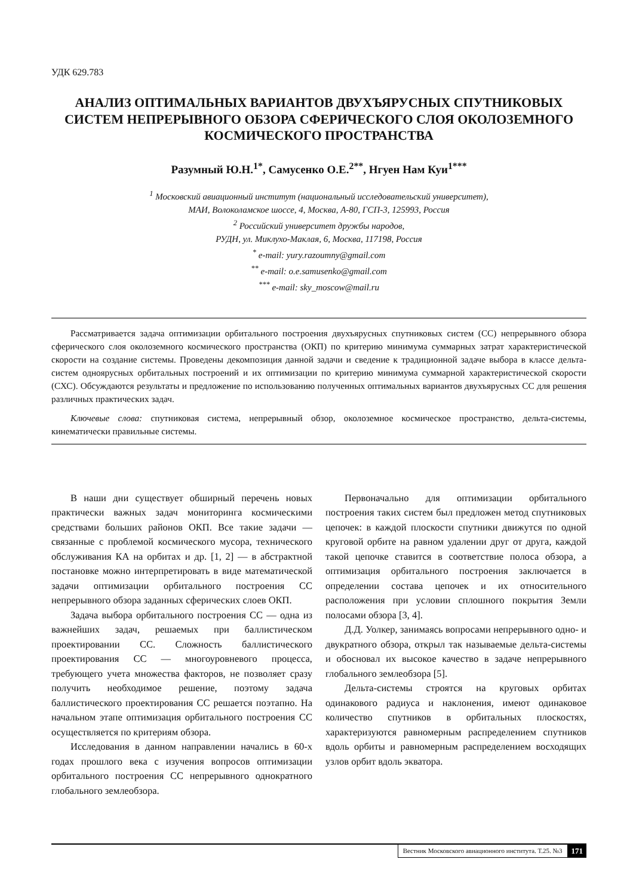УДК 629.783
АНАЛИЗ ОПТИМАЛЬНЫХ ВАРИАНТОВ ДВУХЪЯРУСНЫХ СПУТНИКОВЫХ СИСТЕМ НЕПРЕРЫВНОГО ОБЗОРА СФЕРИЧЕСКОГО СЛОЯ ОКОЛОЗЕМНОГО КОСМИЧЕСКОГО ПРОСТРАНСТВА
Разумный Ю.Н.<sup>1*</sup>, Самусенко О.Е.<sup>2**</sup>, Нгуен Нам Куи<sup>1***</sup>
<sup>1</sup> Московский авиационный институт (национальный исследовательский университет),
МАИ, Волоколамское шоссе, 4, Москва, А-80, ГСП-3, 125993, Россия
<sup>2</sup> Российский университет дружбы народов,
РУДН, ул. Миклухо-Маклая, 6, Москва, 117198, Россия
<sup>*</sup> e-mail: yury.razoumny@gmail.com
<sup>**</sup> e-mail: o.e.samusenko@gmail.com
<sup>***</sup> e-mail: sky_moscow@mail.ru
Рассматривается задача оптимизации орбитального построения двухъярусных спутниковых систем (СС) непрерывного обзора сферического слоя околоземного космического пространства (ОКП) по критерию минимума суммарных затрат характеристической скорости на создание системы. Проведены декомпозиция данной задачи и сведение к традиционной задаче выбора в классе дельта-систем одноярусных орбитальных построений и их оптимизации по критерию минимума суммарной характеристической скорости (СХС). Обсуждаются результаты и предложение по использованию полученных оптимальных вариантов двухъярусных СС для решения различных практических задач.
Ключевые слова: спутниковая система, непрерывный обзор, околоземное космическое пространство, дельта-системы, кинематически правильные системы.
В наши дни существует обширный перечень новых практически важных задач мониторинга космическими средствами больших районов ОКП. Все такие задачи — связанные с проблемой космического мусора, технического обслуживания КА на орбитах и др. [1, 2] — в абстрактной постановке можно интерпретировать в виде математической задачи оптимизации орбитального построения СС непрерывного обзора заданных сферических слоев ОКП.
Задача выбора орбитального построения СС — одна из важнейших задач, решаемых при баллистическом проектировании СС. Сложность баллистического проектирования СС — многоуровневого процесса, требующего учета множества факторов, не позволяет сразу получить необходимое решение, поэтому задача баллистического проектирования СС решается поэтапно. На начальном этапе оптимизация орбитального построения СС осуществляется по критериям обзора.
Исследования в данном направлении начались в 60-х годах прошлого века с изучения вопросов оптимизации орбитального построения СС непрерывного однократного глобального землеобзора.
Первоначально для оптимизации орбитального построения таких систем был предложен метод спутниковых цепочек: в каждой плоскости спутники движутся по одной круговой орбите на равном удалении друг от друга, каждой такой цепочке ставится в соответствие полоса обзора, а оптимизация орбитального построения заключается в определении состава цепочек и их относительного расположения при условии сплошного покрытия Земли полосами обзора [3, 4].
Д.Д. Уолкер, занимаясь вопросами непрерывного одно- и двукратного обзора, открыл так называемые дельта-системы и обосновал их высокое качество в задаче непрерывного глобального землеобзора [5].
Дельта-системы строятся на круговых орбитах одинакового радиуса и наклонения, имеют одинаковое количество спутников в орбитальных плоскостях, характеризуются равномерным распределением спутников вдоль орбиты и равномерным распределением восходящих узлов орбит вдоль экватора.
Вестник Московского авиационного института. Т.25. №3 171